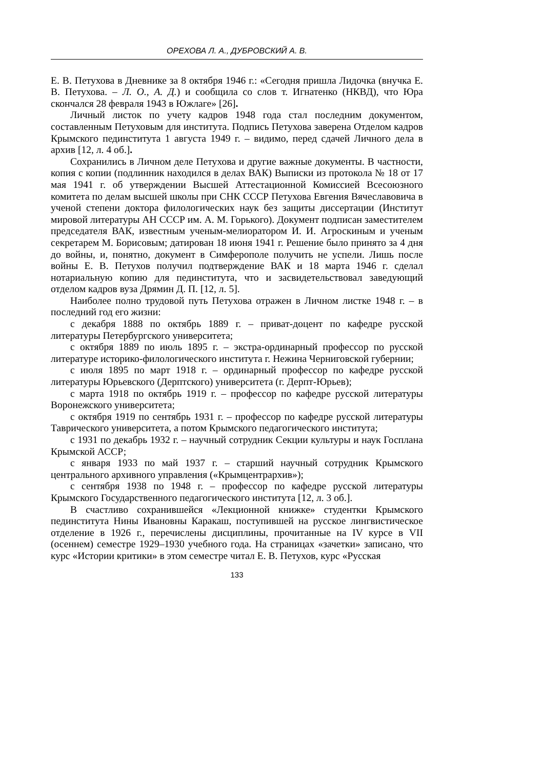ОРЕХОВА Л. А., ДУБРОВСКИЙ А. В.
Е. В. Петухова в Дневнике за 8 октября 1946 г.: «Сегодня пришла Лидочка (внучка Е. В. Петухова. – Л. О., А. Д.) и сообщила со слов т. Игнатенко (НКВД), что Юра скончался 28 февраля 1943 в Южлаге» [26].
Личный листок по учету кадров 1948 года стал последним документом, составленным Петуховым для института. Подпись Петухова заверена Отделом кадров Крымского пединститута 1 августа 1949 г. – видимо, перед сдачей Личного дела в архив [12, л. 4 об.].
Сохранились в Личном деле Петухова и другие важные документы. В частности, копия с копии (подлинник находился в делах ВАК) Выписки из протокола № 18 от 17 мая 1941 г. об утверждении Высшей Аттестационной Комиссией Всесоюзного комитета по делам высшей школы при СНК СССР Петухова Евгения Вячеславовича в ученой степени доктора филологических наук без защиты диссертации (Институт мировой литературы АН СССР им. А. М. Горького). Документ подписан заместителем председателя ВАК, известным ученым-мелиоратором И. И. Агроскиным и ученым секретарем М. Борисовым; датирован 18 июня 1941 г. Решение было принято за 4 дня до войны, и, понятно, документ в Симферополе получить не успели. Лишь после войны Е. В. Петухов получил подтверждение ВАК и 18 марта 1946 г. сделал нотариальную копию для пединститута, что и засвидетельствовал заведующий отделом кадров вуза Дрямин Д. П. [12, л. 5].
Наиболее полно трудовой путь Петухова отражен в Личном листке 1948 г. – в последний год его жизни:
с декабря 1888 по октябрь 1889 г. – приват-доцент по кафедре русской литературы Петербургского университета;
с октября 1889 по июль 1895 г. – экстра-ординарный профессор по русской литературе историко-филологического института г. Нежина Черниговской губернии;
с июля 1895 по март 1918 г. – ординарный профессор по кафедре русской литературы Юрьевского (Дерптского) университета (г. Дерпт-Юрьев);
с марта 1918 по октябрь 1919 г. – профессор по кафедре русской литературы Воронежского университета;
с октября 1919 по сентябрь 1931 г. – профессор по кафедре русской литературы Таврического университета, а потом Крымского педагогического института;
с 1931 по декабрь 1932 г. – научный сотрудник Секции культуры и наук Госплана Крымской АССР;
с января 1933 по май 1937 г. – старший научный сотрудник Крымского центрального архивного управления («Крымцентрархив»);
с сентября 1938 по 1948 г. – профессор по кафедре русской литературы Крымского Государственного педагогического института [12, л. 3 об.].
В счастливо сохранившейся «Лекционной книжке» студентки Крымского пединститута Нины Ивановны Каракаш, поступившей на русское лингвистическое отделение в 1926 г., перечислены дисциплины, прочитанные на IV курсе в VII (осеннем) семестре 1929–1930 учебного года. На страницах «зачетки» записано, что курс «Истории критики» в этом семестре читал Е. В. Петухов, курс «Русская
133